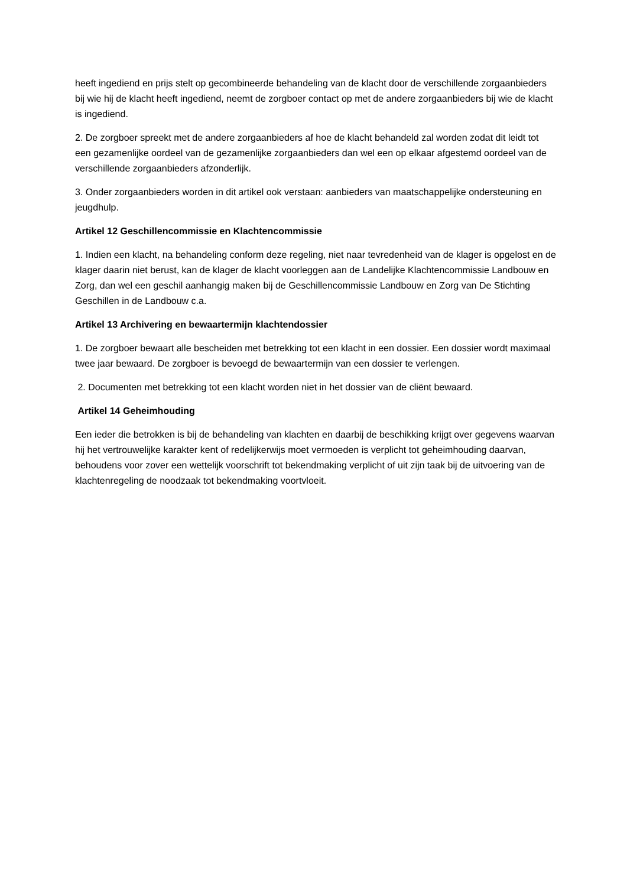heeft ingediend en prijs stelt op gecombineerde behandeling van de klacht door de verschillende zorgaanbieders bij wie hij de klacht heeft ingediend, neemt de zorgboer contact op met de andere zorgaanbieders bij wie de klacht is ingediend.
2. De zorgboer spreekt met de andere zorgaanbieders af hoe de klacht behandeld zal worden zodat dit leidt tot een gezamenlijke oordeel van de gezamenlijke zorgaanbieders dan wel een op elkaar afgestemd oordeel van de verschillende zorgaanbieders afzonderlijk.
3. Onder zorgaanbieders worden in dit artikel ook verstaan: aanbieders van maatschappelijke ondersteuning en jeugdhulp.
Artikel 12 Geschillencommissie en Klachtencommissie
1. Indien een klacht, na behandeling conform deze regeling, niet naar tevredenheid van de klager is opgelost en de klager daarin niet berust, kan de klager de klacht voorleggen aan de Landelijke Klachtencommissie Landbouw en Zorg, dan wel een geschil aanhangig maken bij de Geschillencommissie Landbouw en Zorg van De Stichting Geschillen in de Landbouw c.a.
Artikel 13 Archivering en bewaartermijn klachtendossier
1. De zorgboer bewaart alle bescheiden met betrekking tot een klacht in een dossier. Een dossier wordt maximaal twee jaar bewaard. De zorgboer is bevoegd de bewaartermijn van een dossier te verlengen.
2. Documenten met betrekking tot een klacht worden niet in het dossier van de cliënt bewaard.
Artikel 14 Geheimhouding
Een ieder die betrokken is bij de behandeling van klachten en daarbij de beschikking krijgt over gegevens waarvan hij het vertrouwelijke karakter kent of redelijkerwijs moet vermoeden is verplicht tot geheimhouding daarvan, behoudens voor zover een wettelijk voorschrift tot bekendmaking verplicht of uit zijn taak bij de uitvoering van de klachtenregeling de noodzaak tot bekendmaking voortvloeit.